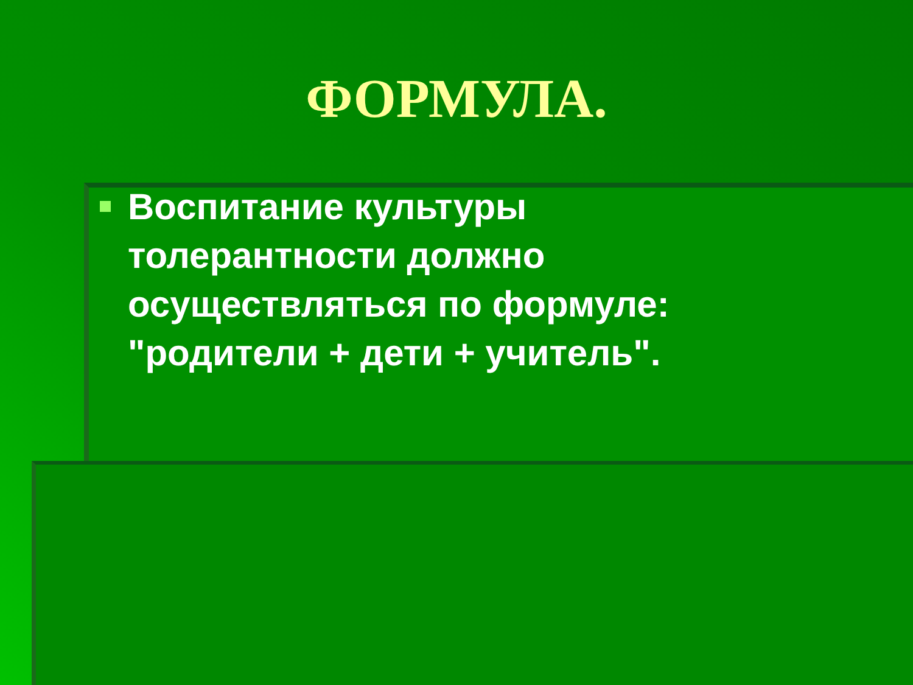ФОРМУЛА.
Воспитание культуры толерантности должно осуществляться по формуле: "родители + дети + учитель".